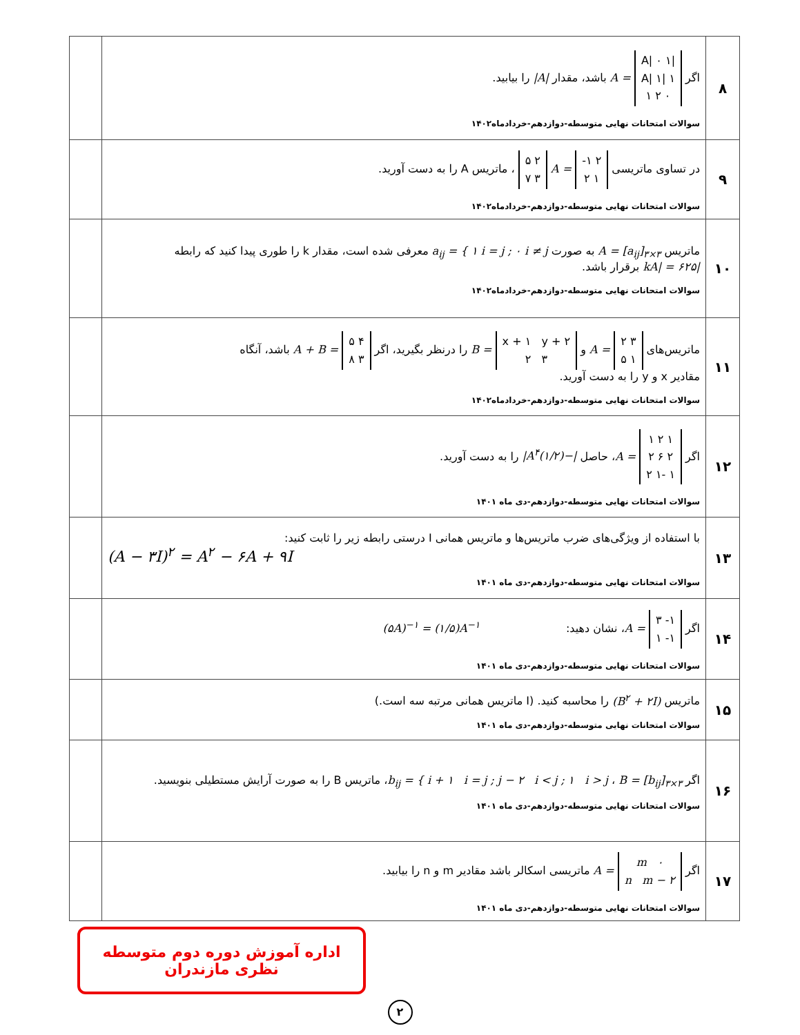| ۸ | اگر /A/ ۰ ۱ ۱ /A/ ۱ ۰ ۲ ۱ = A باشد، مقدار /A/ را بیابید. سوالات امتحانات نهایی متوسطه-دوازدهم-خردادماه۱۴۰۲ | |
| ۹ | در تساوی ماتریسی ۲ ۱- ۱ ۲ = A ۲ ۵ ۳ ۷ ، ماتریس A را به دست آورید. سوالات امتحانات نهایی متوسطه-دوازدهم-خردادماه۱۴۰۲ | |
| ۱۰ | ماتریس A = [a<sub>ij</sub>]<sub>۳×۳</sub> به صورت a<sub>ij</sub> = { ۱ i = j ; ۰ i ≠ j معرفی شده است، مقدار k را طوری پیدا کنید که رابطه /kA/ = ۶۲۵ برقرار باشد. سوالات امتحانات نهایی متوسطه-دوازدهم-خردادماه۱۴۰۲ | |
| ۱۱ | ماتریس‌های ۳ ۲ ۱ ۵ = A و x + ۱ y + ۲ ۳ ۲ = B را درنظر بگیرید، اگر ۴ ۵ ۳ ۸ = A + B باشد، آنگاه مقادیر x و y را به دست آورید. سوالات امتحانات نهایی متوسطه-دوازدهم-خردادماه۱۴۰۲ | |
| ۱۲ | اگر ۱ ۲ ۱ ۲ ۶ ۲ ۱ -۱ ۲ = A ، حاصل /−(۱/۲)A<sup>۴</sup>/ را به دست آورید. سوالات امتحانات نهایی متوسطه-دوازدهم-دی ماه ۱۴۰۱ | |
| ۱۳ | با استفاده از ویژگی‌های ضرب ماتریس‌ها و ماتریس همانی I درستی رابطه زیر را ثابت کنید: (A − ۳I)<sup>۲</sup> = A<sup>۲</sup> − ۶A + ۹I سوالات امتحانات نهایی متوسطه-دوازدهم-دی ماه ۱۴۰۱ | |
| ۱۴ | اگر ۱- ۳ ۱- ۱ = A ، نشان دهید: (۵A)<sup>−۱</sup> = (۱/۵)A<sup>−۱</sup> سوالات امتحانات نهایی متوسطه-دوازدهم-دی ماه ۱۴۰۱ | |
| ۱۵ | ماتریس (B<sup>۲</sup> + ۲I) را محاسبه کنید. (I ماتریس همانی مرتبه سه است.) سوالات امتحانات نهایی متوسطه-دوازدهم-دی ماه ۱۴۰۱ | |
| ۱۶ | اگر b<sub>ij</sub> = { i + ۱ i = j ; j − ۲ i < j ; ۱ i > j ، B = [b<sub>ij</sub>]<sub>۳×۳</sub> ، ماتریس B را به صورت آرایش مستطیلی بنویسید. سوالات امتحانات نهایی متوسطه-دوازدهم-دی ماه ۱۴۰۱ | |
| ۱۷ | اگر ۰ m n m − ۲ = A ماتریسی اسکالر باشد مقادیر m و n را بیابید. سوالات امتحانات نهایی متوسطه-دوازدهم-دی ماه ۱۴۰۱ | |
اداره آموزش دوره دوم متوسطه نظری مازندران
۲